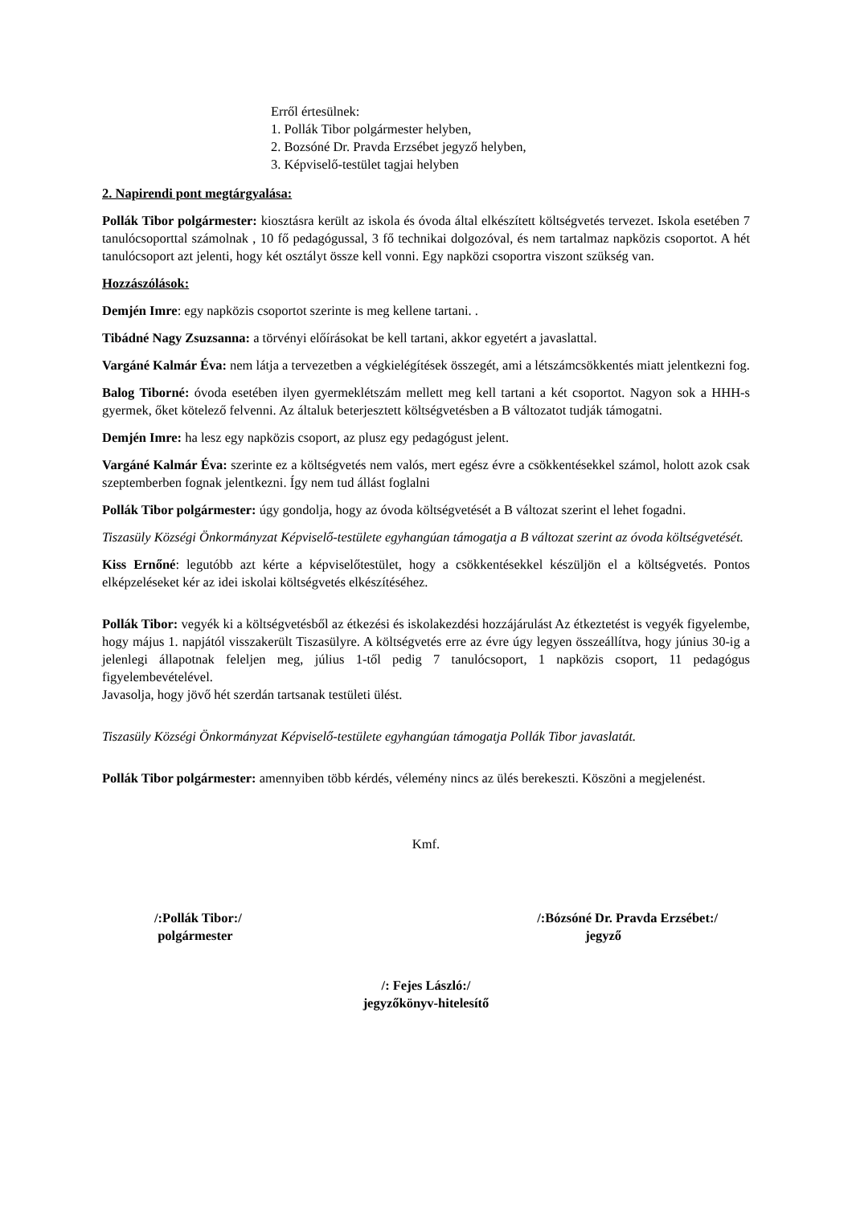Erről értesülnek:
1. Pollák Tibor polgármester helyben,
2. Bozsóné Dr. Pravda Erzsébet jegyző helyben,
3. Képviselő-testület tagjai helyben
2. Napirendi pont megtárgyalása:
Pollák Tibor polgármester: kiosztásra került az iskola és óvoda által elkészített költségvetés tervezet. Iskola esetében 7 tanulócsoporttal számolnak , 10 fő pedagógussal, 3 fő technikai dolgozóval, és nem tartalmaz napközis csoportot. A hét tanulócsoport azt jelenti, hogy két osztályt össze kell vonni. Egy napközi csoportra viszont szükség van.
Hozzászólások:
Demjén Imre: egy napközis csoportot szerinte is meg kellene tartani. .
Tibádné Nagy Zsuzsanna: a törvényi előírásokat be kell tartani, akkor egyetért a javaslattal.
Vargáné Kalmár Éva: nem látja a tervezetben a végkielégítések összegét, ami a létszámcsökkentés miatt jelentkezni fog.
Balog Tiborné: óvoda esetében ilyen gyermeklétszám mellett meg kell tartani a két csoportot. Nagyon sok a HHH-s gyermek, őket kötelező felvenni. Az általuk beterjesztett költségvetésben a B változatot tudják támogatni.
Demjén Imre: ha lesz egy napközis csoport, az plusz egy pedagógust jelent.
Vargáné Kalmár Éva: szerinte ez a költségvetés nem valós, mert egész évre a csökkentésekkel számol, holott azok csak szeptemberben fognak jelentkezni. Így nem tud állást foglalni
Pollák Tibor polgármester: úgy gondolja, hogy az óvoda költségvetését a B változat szerint el lehet fogadni.
Tiszasüly Községi Önkormányzat Képviselő-testülete egyhangúan támogatja a B változat szerint az óvoda költségvetését.
Kiss Ernőné: legutóbb azt kérte a képviselőtestület, hogy a csökkentésekkel készüljön el a költségvetés. Pontos elképzeléseket kér az idei iskolai költségvetés elkészítéséhez.
Pollák Tibor: vegyék ki a költségvetésből az étkezési és iskolakezdési hozzájárulást Az étkeztetést is vegyék figyelembe, hogy május 1. napjától visszakerült Tiszasülyre. A költségvetés erre az évre úgy legyen összeállítva, hogy június 30-ig a jelenlegi állapotnak feleljen meg, július 1-től pedig 7 tanulócsoport, 1 napközis csoport, 11 pedagógus figyelembevételével.
Javasolja, hogy jövő hét szerdán tartsanak testületi ülést.
Tiszasüly Községi Önkormányzat Képviselő-testülete egyhangúan támogatja Pollák Tibor javaslatát.
Pollák Tibor polgármester: amennyiben több kérdés, vélemény nincs az ülés berekeszti. Köszöni a megjelenést.
Kmf.
/:Pollák Tibor:/
polgármester
/:Bózsóné Dr. Pravda Erzsébet:/
jegyző
/: Fejes László:/
jegyzőkönyv-hitelesítő